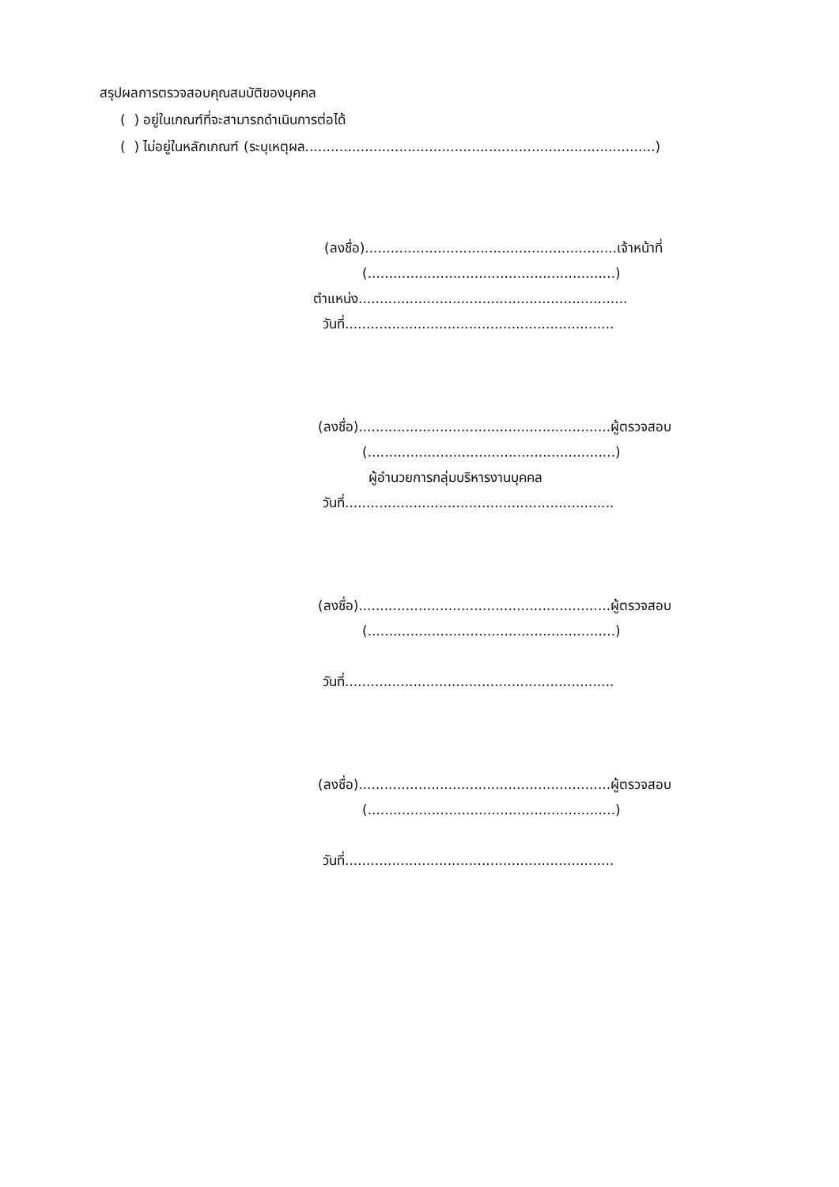สรุปผลการตรวจสอบคุณสมบัติของบุคคล
( ) อยู่ในเกณฑ์ที่จะสามารถดำเนินการต่อได้
( ) ไม่อยู่ในหลักเกณฑ์ (ระบุเหตุผล..................................................................................)
(ลงชื่อ)...........................................................เจ้าหน้าที่
(..........................................................)
ตำแหน่ง...............................................................
วันที่...............................................................
(ลงชื่อ)...........................................................ผู้ตรวจสอบ
(..........................................................)
ผู้อำนวยการกลุ่มบริหารงานบุคคล
วันที่...............................................................
(ลงชื่อ)...........................................................ผู้ตรวจสอบ
(..........................................................)
วันที่...............................................................
(ลงชื่อ)...........................................................ผู้ตรวจสอบ
(..........................................................)
วันที่...............................................................